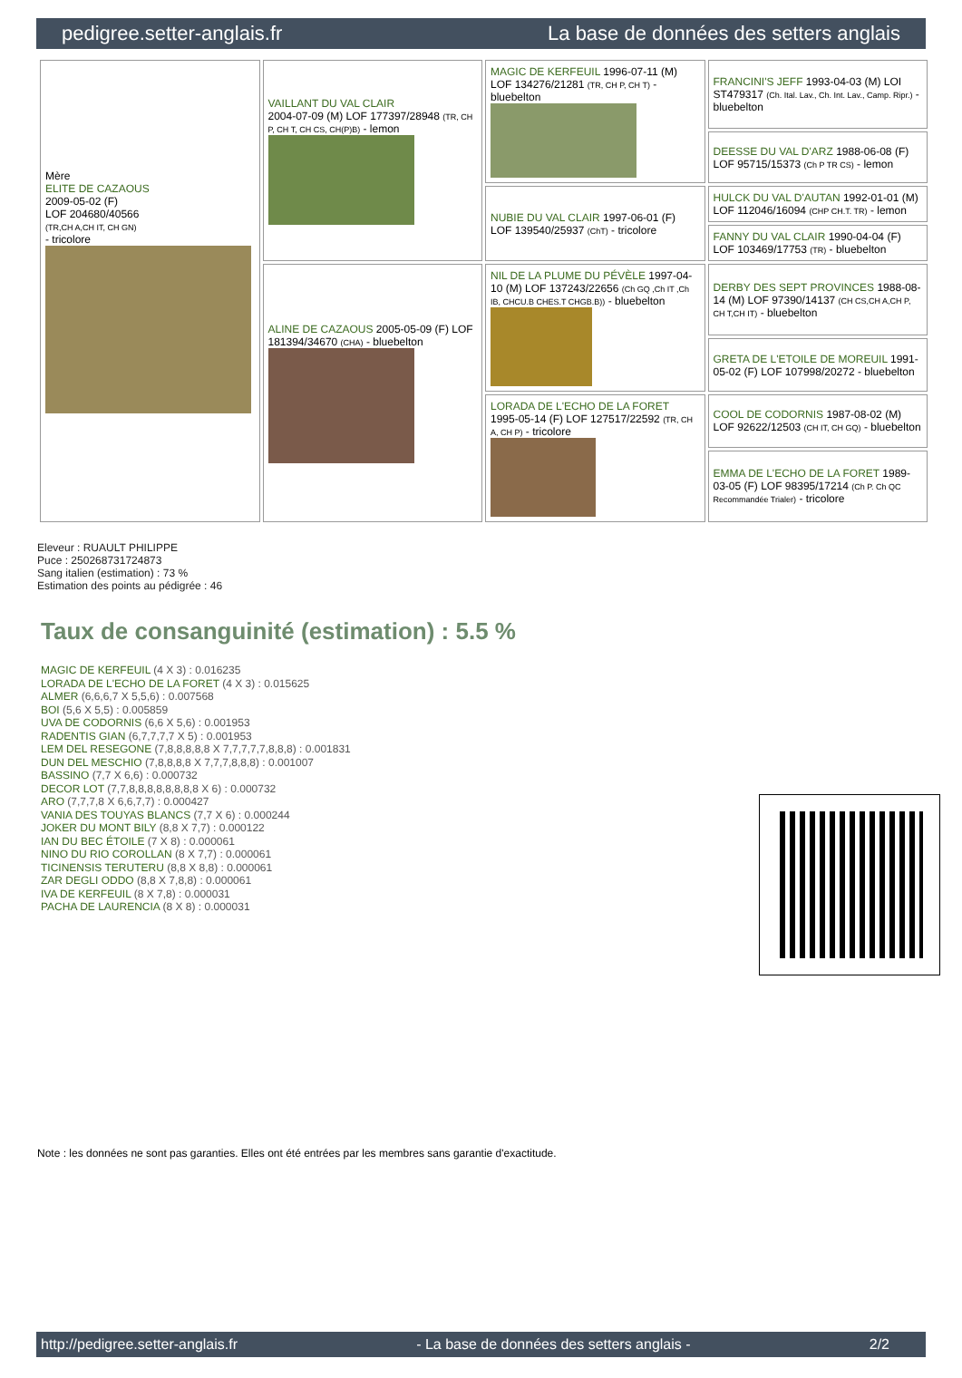pedigree.setter-anglais.fr La base de données des setters anglais
| Mère ELITE DE CAZAOUS 2009-05-02 (F) LOF 204680/40566 (TR,CH A,CH IT, CH GN) - tricolore | VAILLANT DU VAL CLAIR 2004-07-09 (M) LOF 177397/28948 (TR, CH P, CH T, CH CS, CH(P)B) - lemon | MAGIC DE KERFEUIL 1996-07-11 (M) LOF 134276/21281 (TR, CH P, CH T) - bluebelton | FRANCINI'S JEFF 1993-04-03 (M) LOI ST479317 (Ch. Ital. Lav., Ch. Int. Lav., Camp. Ripr.) - bluebelton |
| | | | DEESSE DU VAL D'ARZ 1988-06-08 (F) LOF 95715/15373 (Ch P TR CS) - lemon |
| | | NUBIE DU VAL CLAIR 1997-06-01 (F) LOF 139540/25937 (ChT) - tricolore | HULCK DU VAL D'AUTAN 1992-01-01 (M) LOF 112046/16094 (CHP CH.T. TR) - lemon |
| | | | FANNY DU VAL CLAIR 1990-04-04 (F) LOF 103469/17753 (TR) - bluebelton |
| | ALINE DE CAZAOUS 2005-05-09 (F) LOF 181394/34670 (CHA) - bluebelton | NIL DE LA PLUME DU PÉVÈLE 1997-04-10 (M) LOF 137243/22656 (Ch GQ ,Ch IT ,Ch IB, CHCU.B CHES.T CHGB.B)) - bluebelton | DERBY DES SEPT PROVINCES 1988-08-14 (M) LOF 97390/14137 (CH CS,CH A,CH P, CH T,CH IT) - bluebelton |
| | | | GRETA DE L'ETOILE DE MOREUIL 1991-05-02 (F) LOF 107998/20272 - bluebelton |
| | | LORADA DE L'ECHO DE LA FORET 1995-05-14 (F) LOF 127517/22592 (TR, CH A, CH P) - tricolore | COOL DE CODORNIS 1987-08-02 (M) LOF 92622/12503 (CH IT, CH GQ) - bluebelton |
| | | | EMMA DE L'ECHO DE LA FORET 1989-03-05 (F) LOF 98395/17214 (Ch P. Ch QC Recommandée Trialer) - tricolore |
Eleveur : RUAULT PHILIPPE
Puce : 250268731724873
Sang italien (estimation) : 73 %
Estimation des points au pédigrée : 46
Taux de consanguinité (estimation) : 5.5 %
MAGIC DE KERFEUIL (4 X 3) : 0.016235
LORADA DE L'ECHO DE LA FORET (4 X 3) : 0.015625
ALMER (6,6,6,7 X 5,5,6) : 0.007568
BOI (5,6 X 5,5) : 0.005859
UVA DE CODORNIS (6,6 X 5,6) : 0.001953
RADENTIS GIAN (6,7,7,7,7 X 5) : 0.001953
LEM DEL RESEGONE (7,8,8,8,8,8 X 7,7,7,7,7,8,8,8) : 0.001831
DUN DEL MESCHIO (7,8,8,8,8 X 7,7,7,8,8,8) : 0.001007
BASSINO (7,7 X 6,6) : 0.000732
DECOR LOT (7,7,8,8,8,8,8,8,8,8 X 6) : 0.000732
ARO (7,7,7,8 X 6,6,7,7) : 0.000427
VANIA DES TOUYAS BLANCS (7,7 X 6) : 0.000244
JOKER DU MONT BILY (8,8 X 7,7) : 0.000122
IAN DU BEC ÉTOILE (7 X 8) : 0.000061
NINO DU RIO COROLLAN (8 X 7,7) : 0.000061
TICINENSIS TERUTERU (8,8 X 8,8) : 0.000061
ZAR DEGLI ODDO (8,8 X 7,8,8) : 0.000061
IVA DE KERFEUIL (8 X 7,8) : 0.000031
PACHA DE LAURENCIA (8 X 8) : 0.000031
Note : les données ne sont pas garanties. Elles ont été entrées par les membres sans garantie d'exactitude.
http://pedigree.setter-anglais.fr - La base de données des setters anglais - 2/2